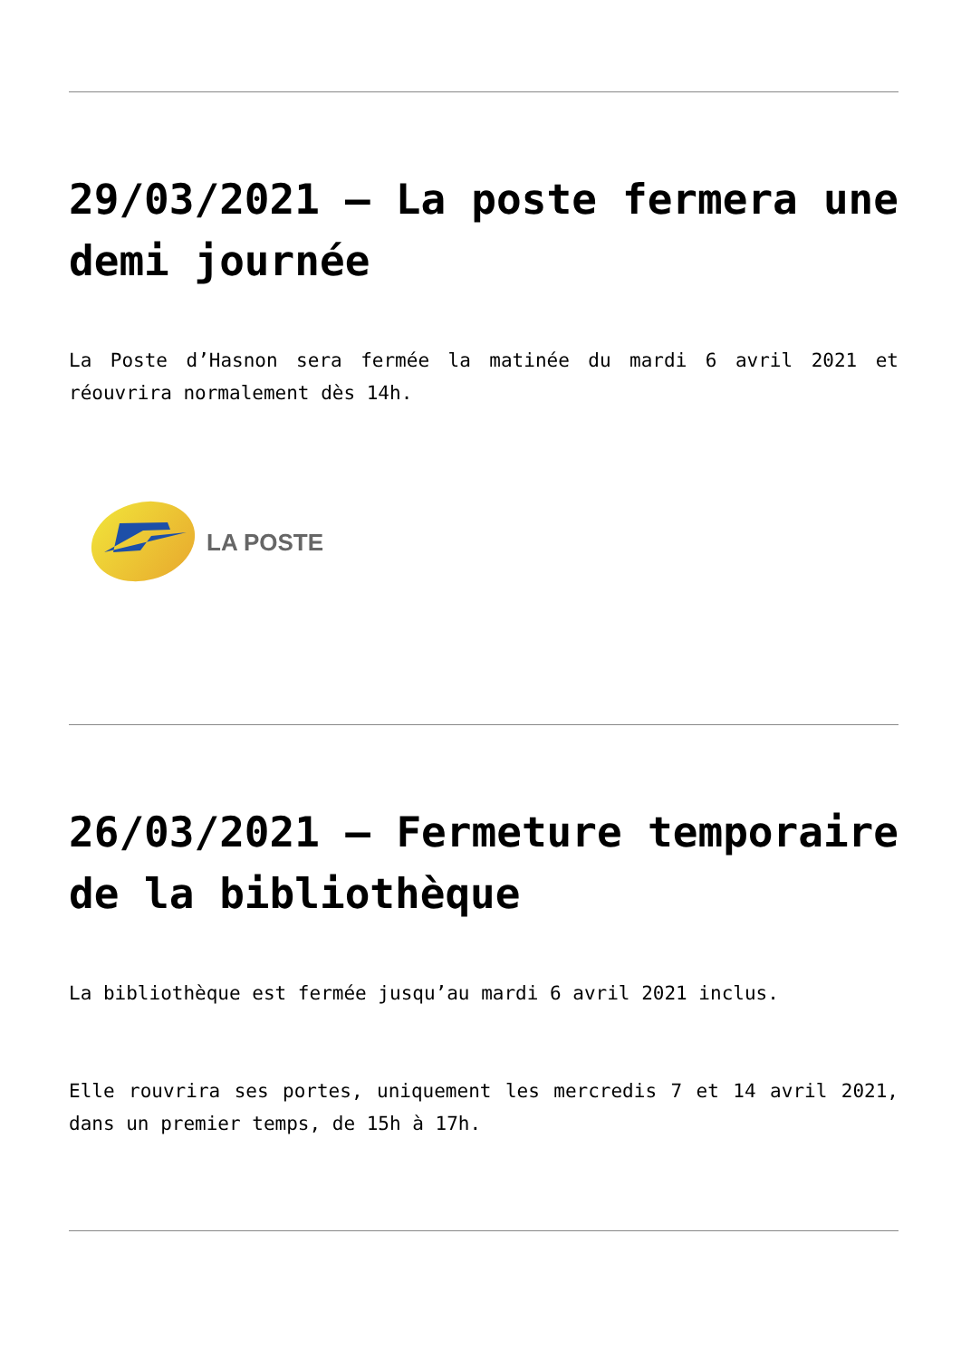29/03/2021 – La poste fermera une demi journée
La Poste d’Hasnon sera fermée la matinée du mardi 6 avril 2021 et réouvrira normalement dès 14h.
LA POSTE
26/03/2021 – Fermeture temporaire de la bibliothèque
La bibliothèque est fermée jusqu’au mardi 6 avril 2021 inclus.
Elle rouvrira ses portes, uniquement les mercredis 7 et 14 avril 2021, dans un premier temps, de 15h à 17h.